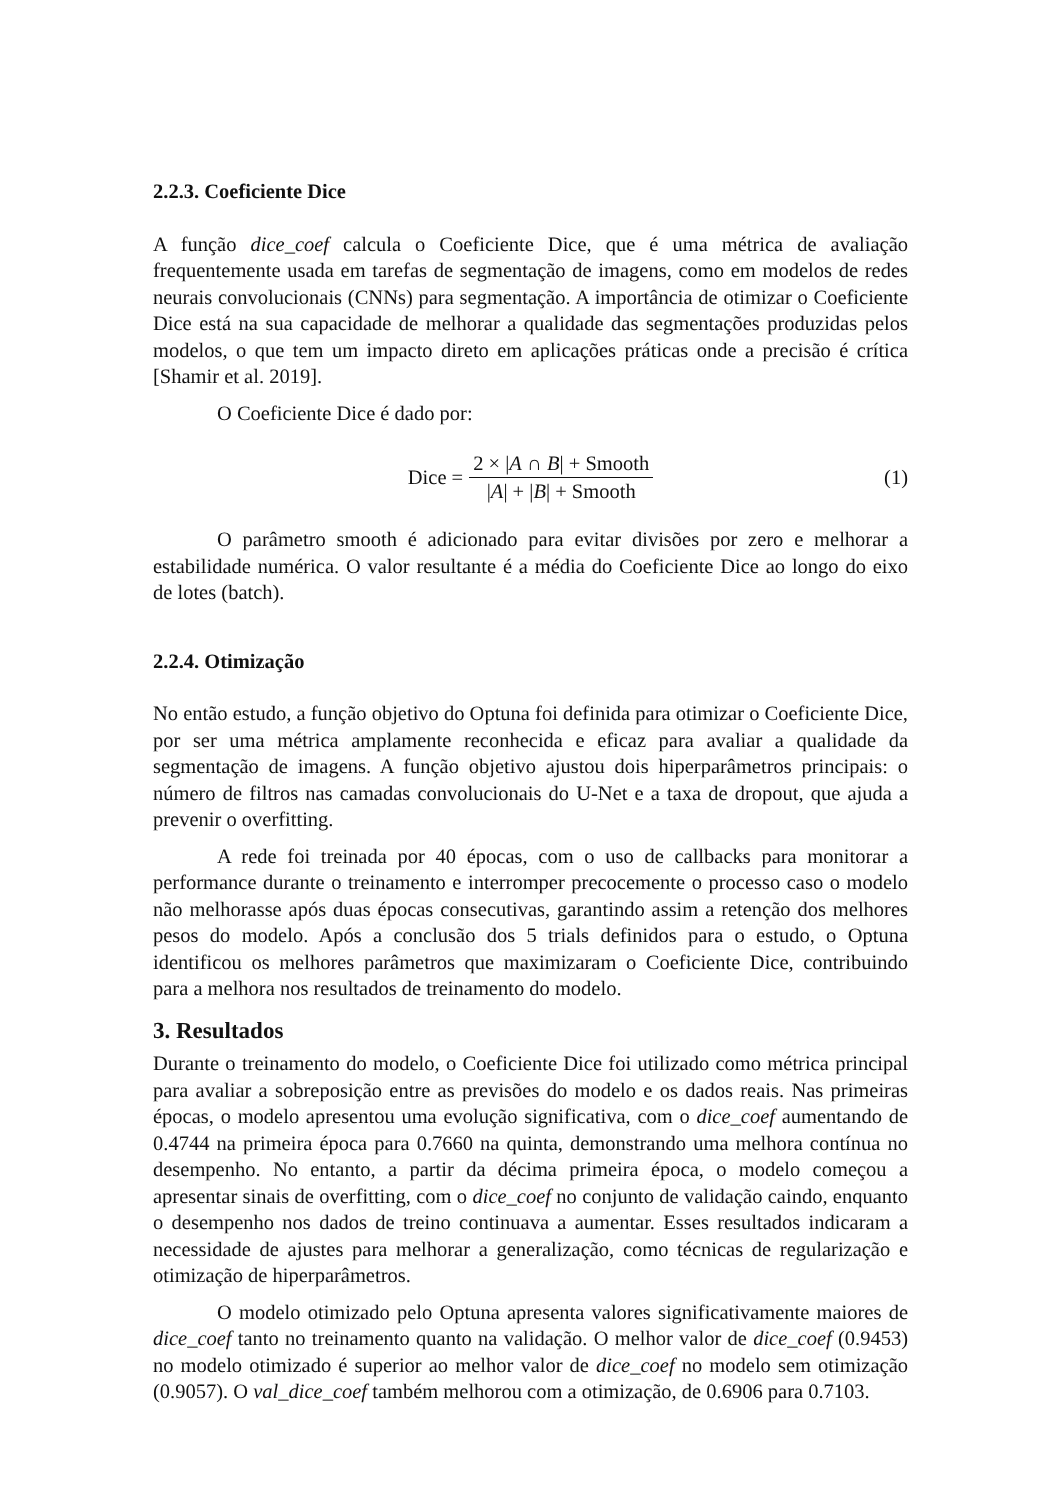2.2.3. Coeficiente Dice
A função dice_coef calcula o Coeficiente Dice, que é uma métrica de avaliação frequentemente usada em tarefas de segmentação de imagens, como em modelos de redes neurais convolucionais (CNNs) para segmentação. A importância de otimizar o Coeficiente Dice está na sua capacidade de melhorar a qualidade das segmentações produzidas pelos modelos, o que tem um impacto direto em aplicações práticas onde a precisão é crítica [Shamir et al. 2019].
O Coeficiente Dice é dado por:
Dice = 2 × |A ∩ B| + Smooth |A| + |B| + Smooth (1)
O parâmetro smooth é adicionado para evitar divisões por zero e melhorar a estabilidade numérica. O valor resultante é a média do Coeficiente Dice ao longo do eixo de lotes (batch).
2.2.4. Otimização
No então estudo, a função objetivo do Optuna foi definida para otimizar o Coeficiente Dice, por ser uma métrica amplamente reconhecida e eficaz para avaliar a qualidade da segmentação de imagens. A função objetivo ajustou dois hiperparâmetros principais: o número de filtros nas camadas convolucionais do U-Net e a taxa de dropout, que ajuda a prevenir o overfitting.
A rede foi treinada por 40 épocas, com o uso de callbacks para monitorar a performance durante o treinamento e interromper precocemente o processo caso o modelo não melhorasse após duas épocas consecutivas, garantindo assim a retenção dos melhores pesos do modelo. Após a conclusão dos 5 trials definidos para o estudo, o Optuna identificou os melhores parâmetros que maximizaram o Coeficiente Dice, contribuindo para a melhora nos resultados de treinamento do modelo.
3. Resultados
Durante o treinamento do modelo, o Coeficiente Dice foi utilizado como métrica principal para avaliar a sobreposição entre as previsões do modelo e os dados reais. Nas primeiras épocas, o modelo apresentou uma evolução significativa, com o dice_coef aumentando de 0.4744 na primeira época para 0.7660 na quinta, demonstrando uma melhora contínua no desempenho. No entanto, a partir da décima primeira época, o modelo começou a apresentar sinais de overfitting, com o dice_coef no conjunto de validação caindo, enquanto o desempenho nos dados de treino continuava a aumentar. Esses resultados indicaram a necessidade de ajustes para melhorar a generalização, como técnicas de regularização e otimização de hiperparâmetros.
O modelo otimizado pelo Optuna apresenta valores significativamente maiores de dice_coef tanto no treinamento quanto na validação. O melhor valor de dice_coef (0.9453) no modelo otimizado é superior ao melhor valor de dice_coef no modelo sem otimização (0.9057). O val_dice_coef também melhorou com a otimização, de 0.6906 para 0.7103.